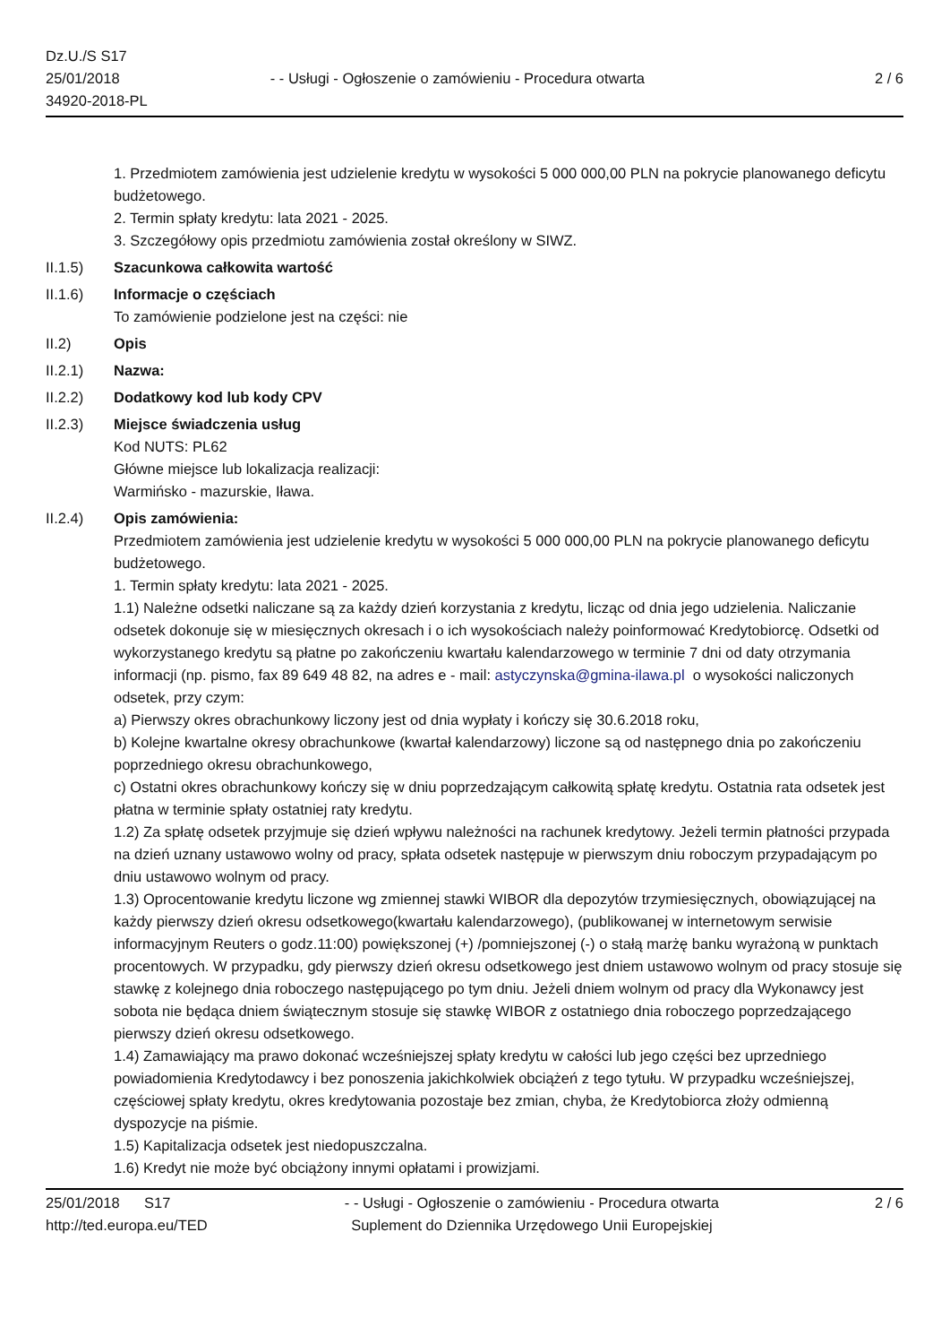Dz.U./S S17
25/01/2018
34920-2018-PL
- - Usługi - Ogłoszenie o zamówieniu - Procedura otwarta
2 / 6
1. Przedmiotem zamówienia jest udzielenie kredytu w wysokości 5 000 000,00 PLN na pokrycie planowanego deficytu budżetowego.
2. Termin spłaty kredytu: lata 2021 - 2025.
3. Szczegółowy opis przedmiotu zamówienia został określony w SIWZ.
II.1.5) Szacunkowa całkowita wartość
II.1.6) Informacje o częściach
To zamówienie podzielone jest na części: nie
II.2) Opis
II.2.1) Nazwa:
II.2.2) Dodatkowy kod lub kody CPV
II.2.3) Miejsce świadczenia usług
Kod NUTS: PL62
Główne miejsce lub lokalizacja realizacji:
Warmińsko - mazurskie, Iława.
II.2.4) Opis zamówienia:
Przedmiotem zamówienia jest udzielenie kredytu w wysokości 5 000 000,00 PLN na pokrycie planowanego deficytu budżetowego.
1. Termin spłaty kredytu: lata 2021 - 2025.
1.1) Należne odsetki naliczane są za każdy dzień korzystania z kredytu, licząc od dnia jego udzielenia. Naliczanie odsetek dokonuje się w miesięcznych okresach i o ich wysokościach należy poinformować Kredytobiorcę. Odsetki od wykorzystanego kredytu są płatne po zakończeniu kwartału kalendarzowego w terminie 7 dni od daty otrzymania informacji (np. pismo, fax 89 649 48 82, na adres e - mail: astyczynska@gmina-ilawa.pl o wysokości naliczonych odsetek, przy czym:
a) Pierwszy okres obrachunkowy liczony jest od dnia wypłaty i kończy się 30.6.2018 roku,
b) Kolejne kwartalne okresy obrachunkowe (kwartał kalendarzowy) liczone są od następnego dnia po zakończeniu poprzedniego okresu obrachunkowego,
c) Ostatni okres obrachunkowy kończy się w dniu poprzedzającym całkowitą spłatę kredytu. Ostatnia rata odsetek jest płatna w terminie spłaty ostatniej raty kredytu.
1.2) Za spłatę odsetek przyjmuje się dzień wpływu należności na rachunek kredytowy. Jeżeli termin płatności przypada na dzień uznany ustawowo wolny od pracy, spłata odsetek następuje w pierwszym dniu roboczym przypadającym po dniu ustawowo wolnym od pracy.
1.3) Oprocentowanie kredytu liczone wg zmiennej stawki WIBOR dla depozytów trzymiesięcznych, obowiązującej na każdy pierwszy dzień okresu odsetkowego(kwartału kalendarzowego), (publikowanej w internetowym serwisie informacyjnym Reuters o godz.11:00) powiększonej (+) /pomniejszonej (-) o stałą marżę banku wyrażoną w punktach procentowych. W przypadku, gdy pierwszy dzień okresu odsetkowego jest dniem ustawowo wolnym od pracy stosuje się stawkę z kolejnego dnia roboczego następującego po tym dniu. Jeżeli dniem wolnym od pracy dla Wykonawcy jest sobota nie będąca dniem świątecznym stosuje się stawkę WIBOR z ostatniego dnia roboczego poprzedzającego pierwszy dzień okresu odsetkowego.
1.4) Zamawiający ma prawo dokonać wcześniejszej spłaty kredytu w całości lub jego części bez uprzedniego powiadomienia Kredytodawcy i bez ponoszenia jakichkolwiek obciążeń z tego tytułu. W przypadku wcześniejszej, częściowej spłaty kredytu, okres kredytowania pozostaje bez zmian, chyba, że Kredytobiorca złoży odmienną dyspozycje na piśmie.
1.5) Kapitalizacja odsetek jest niedopuszczalna.
1.6) Kredyt nie może być obciążony innymi opłatami i prowizjami.
25/01/2018 S17
http://ted.europa.eu/TED
- - Usługi - Ogłoszenie o zamówieniu - Procedura otwarta
Suplement do Dziennika Urzędowego Unii Europejskiej
2 / 6